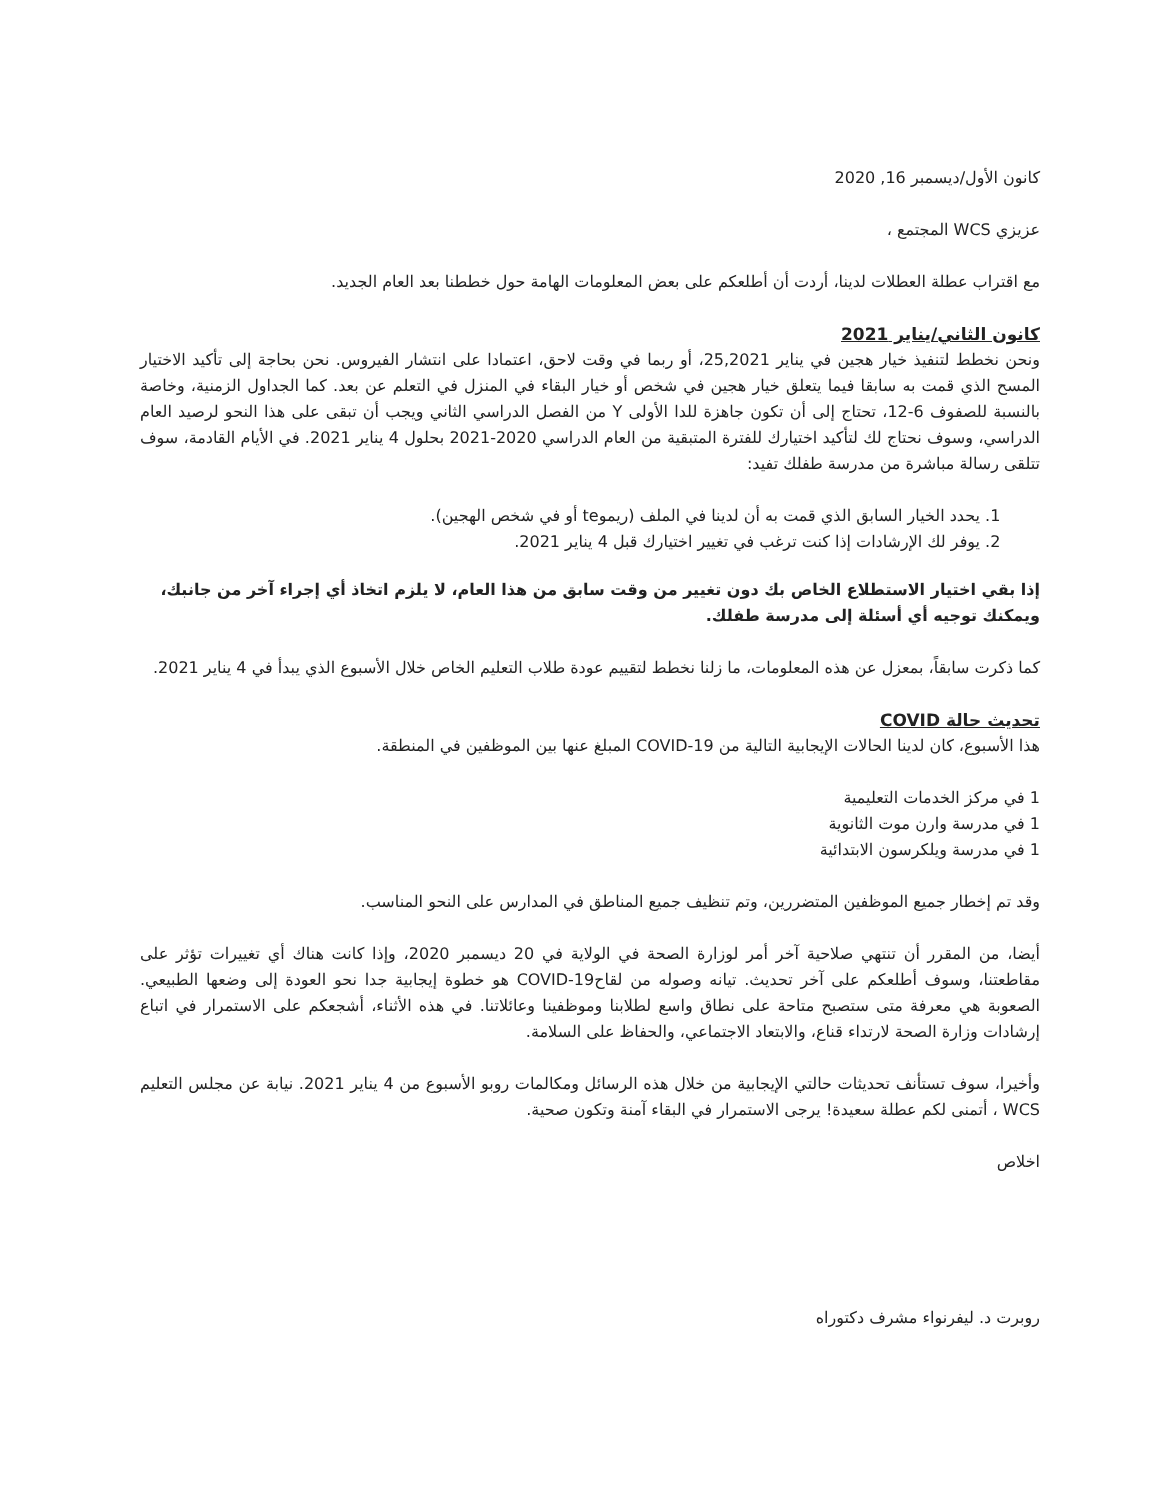كانون الأول/ديسمبر 16, 2020
عزيزي WCS المجتمع ،
مع اقتراب عطلة العطلات لدينا، أردت أن أطلعكم على بعض المعلومات الهامة حول خططنا بعد العام الجديد.
كانون الثاني/يناير 2021
ونحن نخطط لتنفيذ خيار هجين في يناير 25,2021، أو ربما في وقت لاحق، اعتمادا على انتشار الفيروس. نحن بحاجة إلى تأكيد الاختيار المسح الذي قمت به سابقا فيما يتعلق خيار هجين في شخص أو خيار البقاء في المنزل في التعلم عن بعد. كما الجداول الزمنية، وخاصة بالنسبة للصفوف 6-12، تحتاج إلى أن تكون جاهزة للدا الأولى Y من الفصل الدراسي الثاني ويجب أن تبقى على هذا النحو لرصيد العام الدراسي، وسوف نحتاج لك لتأكيد اختيارك للفترة المتبقية من العام الدراسي 2020-2021 بحلول 4 يناير 2021. في الأيام القادمة، سوف تتلقى رسالة مباشرة من مدرسة طفلك تفيد:
1. يحدد الخيار السابق الذي قمت به أن لدينا في الملف (ريموte أو في شخص الهجين).
2. يوفر لك الإرشادات إذا كنت ترغب في تغيير اختيارك قبل 4 يناير 2021.
إذا بقي اختيار الاستطلاع الخاص بك دون تغيير من وقت سابق من هذا العام، لا يلزم اتخاذ أي إجراء آخر من جانبك، ويمكنك توجيه أي أسئلة إلى مدرسة طفلك.
كما ذكرت سابقاً، بمعزل عن هذه المعلومات، ما زلنا نخطط لتقييم عودة طلاب التعليم الخاص خلال الأسبوع الذي يبدأ في 4 يناير 2021.
تحديث حالة COVID
هذا الأسبوع، كان لدينا الحالات الإيجابية التالية من COVID-19 المبلغ عنها بين الموظفين في المنطقة.
1 في مركز الخدمات التعليمية
1 في مدرسة وارن موت الثانوية
1 في مدرسة ويلكرسون الابتدائية
وقد تم إخطار جميع الموظفين المتضررين، وتم تنظيف جميع المناطق في المدارس على النحو المناسب.
أيضا، من المقرر أن تنتهي صلاحية آخر أمر لوزارة الصحة في الولاية في 20 ديسمبر 2020، وإذا كانت هناك أي تغييرات تؤثر على مقاطعتنا، وسوف أطلعكم على آخر تحديث. تيانه وصوله من لقاحCOVID-19 هو خطوة إيجابية جدا نحو العودة إلى وضعها الطبيعي. الصعوبة هي معرفة متى ستصبح متاحة على نطاق واسع لطلابنا وموظفينا وعائلاتنا. في هذه الأثناء، أشجعكم على الاستمرار في اتباع إرشادات وزارة الصحة لارتداء قناع، والابتعاد الاجتماعي، والحفاظ على السلامة.
وأخيرا، سوف تستأنف تحديثات حالتي الإيجابية من خلال هذه الرسائل ومكالمات روبو الأسبوع من 4 يناير 2021. نيابة عن مجلس التعليم WCS ، أتمنى لكم عطلة سعيدة! يرجى الاستمرار في البقاء آمنة وتكون صحية.
اخلاص
روبرت د. ليفرنواء مشرف دكتوراه